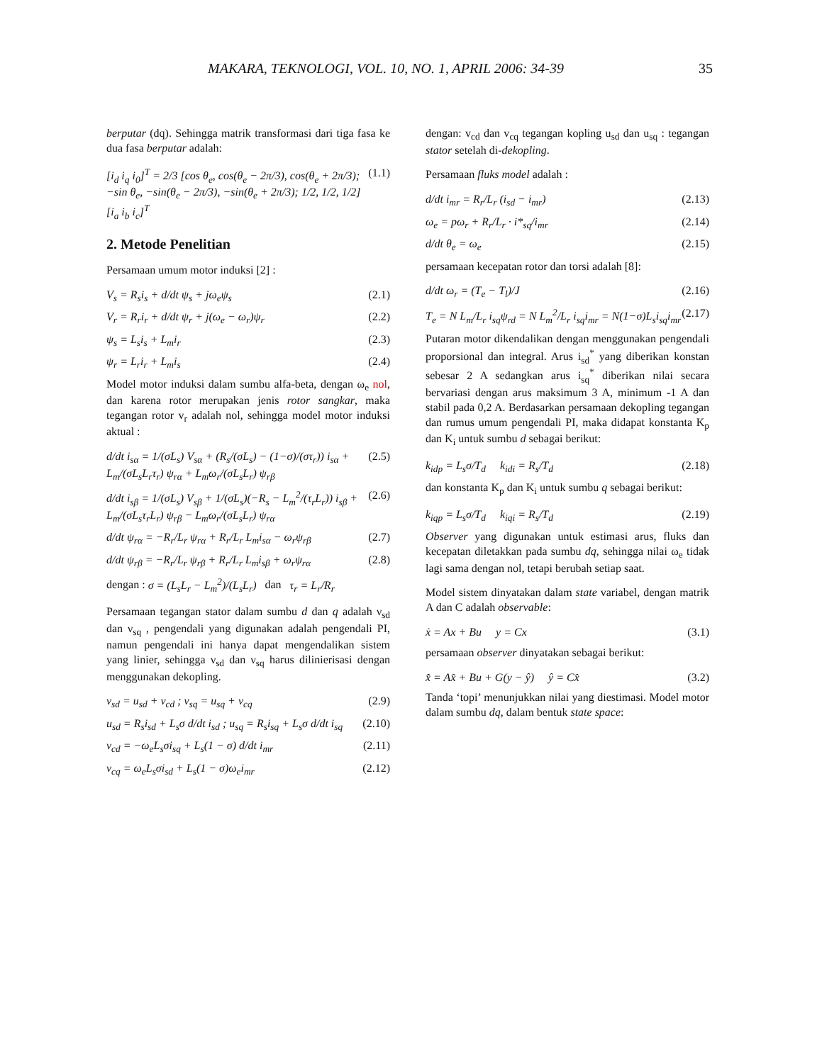MAKARA, TEKNOLOGI, VOL. 10, NO. 1, APRIL 2006: 34-39 35
berputar (dq). Sehingga matrik transformasi dari tiga fasa ke dua fasa berputar adalah:
[i<sub>d</sub> i<sub>q</sub> i<sub>0</sub>]<sup>T</sup> = 2/3 [cos θ<sub>e</sub>, cos(θ<sub>e</sub> − 2π/3), cos(θ<sub>e</sub> + 2π/3); −sin θ<sub>e</sub>, −sin(θ<sub>e</sub> − 2π/3), −sin(θ<sub>e</sub> + 2π/3); 1/2, 1/2, 1/2] [i<sub>a</sub> i<sub>b</sub> i<sub>c</sub>]<sup>T</sup> (1.1)
2. Metode Penelitian
Persamaan umum motor induksi [2] :
V<sub>s</sub> = R<sub>s</sub>i<sub>s</sub> + d/dt ψ<sub>s</sub> + jω<sub>e</sub>ψ<sub>s</sub> (2.1)
V<sub>r</sub> = R<sub>r</sub>i<sub>r</sub> + d/dt ψ<sub>r</sub> + j(ω<sub>e</sub> − ω<sub>r</sub>)ψ<sub>r</sub> (2.2)
ψ<sub>s</sub> = L<sub>s</sub>i<sub>s</sub> + L<sub>m</sub>i<sub>r</sub> (2.3)
ψ<sub>r</sub> = L<sub>r</sub>i<sub>r</sub> + L<sub>m</sub>i<sub>s</sub> (2.4)
Model motor induksi dalam sumbu alfa-beta, dengan ω<sub>e</sub> nol, dan karena rotor merupakan jenis rotor sangkar, maka tegangan rotor v<sub>r</sub> adalah nol, sehingga model motor induksi aktual :
d/dt i<sub>sα</sub> = 1/(σL<sub>s</sub>) V<sub>sα</sub> + (R<sub>s</sub>/(σL<sub>s</sub>) − (1−σ)/(στ<sub>r</sub>)) i<sub>sα</sub> + L<sub>m</sub>/(σL<sub>s</sub>L<sub>r</sub>τ<sub>r</sub>) ψ<sub>rα</sub> + L<sub>m</sub>ω<sub>r</sub>/(σL<sub>s</sub>L<sub>r</sub>) ψ<sub>rβ</sub> (2.5)
d/dt i<sub>sβ</sub> = 1/(σL<sub>s</sub>) V<sub>sβ</sub> + 1/(σL<sub>s</sub>)(−R<sub>s</sub> − L<sub>m</sub><sup>2</sup>/(τ<sub>r</sub>L<sub>r</sub>)) i<sub>sβ</sub> + L<sub>m</sub>/(σL<sub>s</sub>τ<sub>r</sub>L<sub>r</sub>) ψ<sub>rβ</sub> − L<sub>m</sub>ω<sub>r</sub>/(σL<sub>s</sub>L<sub>r</sub>) ψ<sub>rα</sub> (2.6)
d/dt ψ<sub>rα</sub> = −R<sub>r</sub>/L<sub>r</sub> ψ<sub>rα</sub> + R<sub>r</sub>/L<sub>r</sub> L<sub>m</sub>i<sub>sα</sub> − ω<sub>r</sub>ψ<sub>rβ</sub> (2.7)
d/dt ψ<sub>rβ</sub> = −R<sub>r</sub>/L<sub>r</sub> ψ<sub>rβ</sub> + R<sub>r</sub>/L<sub>r</sub> L<sub>m</sub>i<sub>sβ</sub> + ω<sub>r</sub>ψ<sub>rα</sub> (2.8)
dengan : σ = (L<sub>s</sub>L<sub>r</sub> − L<sub>m</sub><sup>2</sup>)/(L<sub>s</sub>L<sub>r</sub>) dan τ<sub>r</sub> = L<sub>r</sub>/R<sub>r</sub>
Persamaan tegangan stator dalam sumbu d dan q adalah ν<sub>sd</sub> dan ν<sub>sq</sub> , pengendali yang digunakan adalah pengendali PI, namun pengendali ini hanya dapat mengendalikan sistem yang linier, sehingga ν<sub>sd</sub> dan ν<sub>sq</sub> harus dilinierisasi dengan menggunakan dekopling.
v<sub>sd</sub> = u<sub>sd</sub> + v<sub>cd</sub> ; v<sub>sq</sub> = u<sub>sq</sub> + v<sub>cq</sub> (2.9)
u<sub>sd</sub> = R<sub>s</sub>i<sub>sd</sub> + L<sub>s</sub>σ d/dt i<sub>sd</sub> ; u<sub>sq</sub> = R<sub>s</sub>i<sub>sq</sub> + L<sub>s</sub>σ d/dt i<sub>sq</sub> (2.10)
v<sub>cd</sub> = −ω<sub>e</sub>L<sub>s</sub>σi<sub>sq</sub> + L<sub>s</sub>(1 − σ) d/dt i<sub>mr</sub> (2.11)
v<sub>cq</sub> = ω<sub>e</sub>L<sub>s</sub>σi<sub>sd</sub> + L<sub>s</sub>(1 − σ)ω<sub>e</sub>i<sub>mr</sub> (2.12)
dengan: v<sub>cd</sub> dan v<sub>cq</sub> tegangan kopling u<sub>sd</sub> dan u<sub>sq</sub> : tegangan stator setelah di-dekopling.
Persamaan fluks model adalah :
d/dt i<sub>mr</sub> = R<sub>r</sub>/L<sub>r</sub> (i<sub>sd</sub> − i<sub>mr</sub>) (2.13)
ω<sub>e</sub> = pω<sub>r</sub> + R<sub>r</sub>/L<sub>r</sub> · i*<sub>sq</sub>/i<sub>mr</sub> (2.14)
d/dt θ<sub>e</sub> = ω<sub>e</sub> (2.15)
persamaan kecepatan rotor dan torsi adalah [8]:
d/dt ω<sub>r</sub> = (T<sub>e</sub> − T<sub>l</sub>)/J (2.16)
T<sub>e</sub> = N L<sub>m</sub>/L<sub>r</sub> i<sub>sq</sub>ψ<sub>rd</sub> = N L<sub>m</sub><sup>2</sup>/L<sub>r</sub> i<sub>sq</sub>i<sub>mr</sub> = N(1−σ)L<sub>s</sub>i<sub>sq</sub>i<sub>mr</sub> (2.17)
Putaran motor dikendalikan dengan menggunakan pengendali proporsional dan integral. Arus i<sub>sd</sub><sup>*</sup> yang diberikan konstan sebesar 2 A sedangkan arus i<sub>sq</sub><sup>*</sup> diberikan nilai secara bervariasi dengan arus maksimum 3 A, minimum -1 A dan stabil pada 0,2 A. Berdasarkan persamaan dekopling tegangan dan rumus umum pengendali PI, maka didapat konstanta K<sub>p</sub> dan K<sub>i</sub> untuk sumbu d sebagai berikut:
k<sub>idp</sub> = L<sub>s</sub>σ/T<sub>d</sub> k<sub>idi</sub> = R<sub>s</sub>/T<sub>d</sub> (2.18)
dan konstanta K<sub>p</sub> dan K<sub>i</sub> untuk sumbu q sebagai berikut:
k<sub>iqp</sub> = L<sub>s</sub>σ/T<sub>d</sub> k<sub>iqi</sub> = R<sub>s</sub>/T<sub>d</sub> (2.19)
Observer yang digunakan untuk estimasi arus, fluks dan kecepatan diletakkan pada sumbu dq, sehingga nilai ω<sub>e</sub> tidak lagi sama dengan nol, tetapi berubah setiap saat.
Model sistem dinyatakan dalam state variabel, dengan matrik A dan C adalah observable:
ẋ = Ax + Bu y = Cx (3.1)
persamaan observer dinyatakan sebagai berikut:
x̂̇ = Ax̂ + Bu + G(y − ŷ) ŷ = Cx̂ (3.2)
Tanda ‘topi’ menunjukkan nilai yang diestimasi. Model motor dalam sumbu dq, dalam bentuk state space: